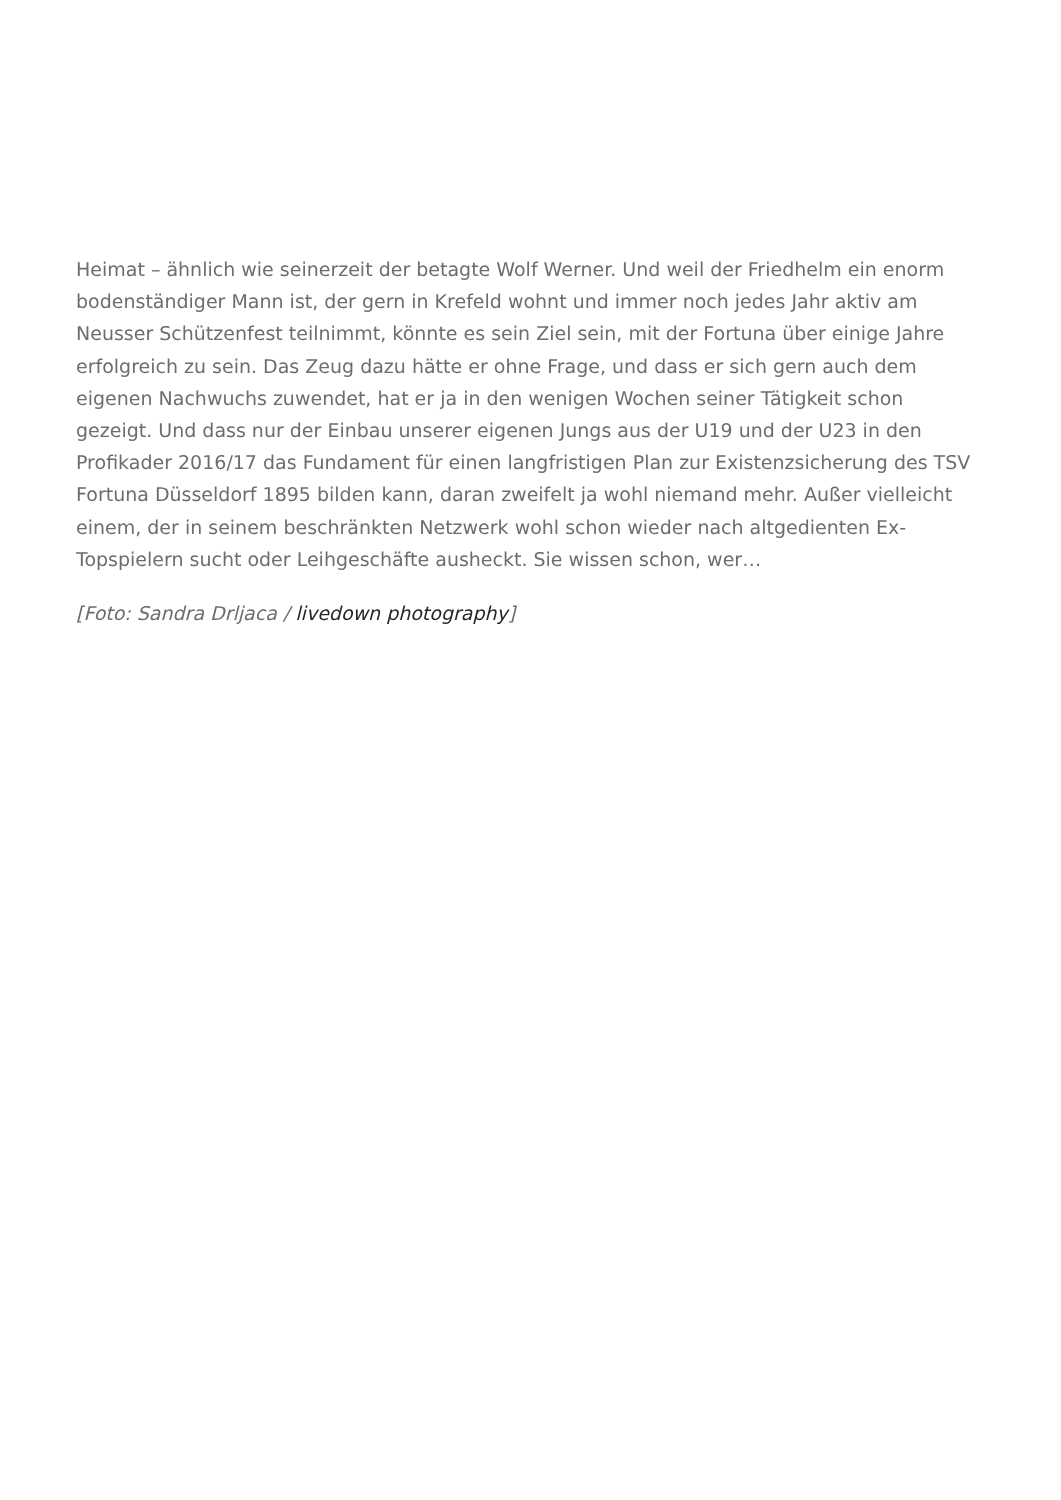Heimat – ähnlich wie seinerzeit der betagte Wolf Werner. Und weil der Friedhelm ein enorm bodenständiger Mann ist, der gern in Krefeld wohnt und immer noch jedes Jahr aktiv am Neusser Schützenfest teilnimmt, könnte es sein Ziel sein, mit der Fortuna über einige Jahre erfolgreich zu sein. Das Zeug dazu hätte er ohne Frage, und dass er sich gern auch dem eigenen Nachwuchs zuwendet, hat er ja in den wenigen Wochen seiner Tätigkeit schon gezeigt. Und dass nur der Einbau unserer eigenen Jungs aus der U19 und der U23 in den Profikader 2016/17 das Fundament für einen langfristigen Plan zur Existenzsicherung des TSV Fortuna Düsseldorf 1895 bilden kann, daran zweifelt ja wohl niemand mehr. Außer vielleicht einem, der in seinem beschränkten Netzwerk wohl schon wieder nach altgedienten Ex-Topspielern sucht oder Leihgeschäfte ausheckt. Sie wissen schon, wer…
[Foto: Sandra Drljaca / livedown photography]